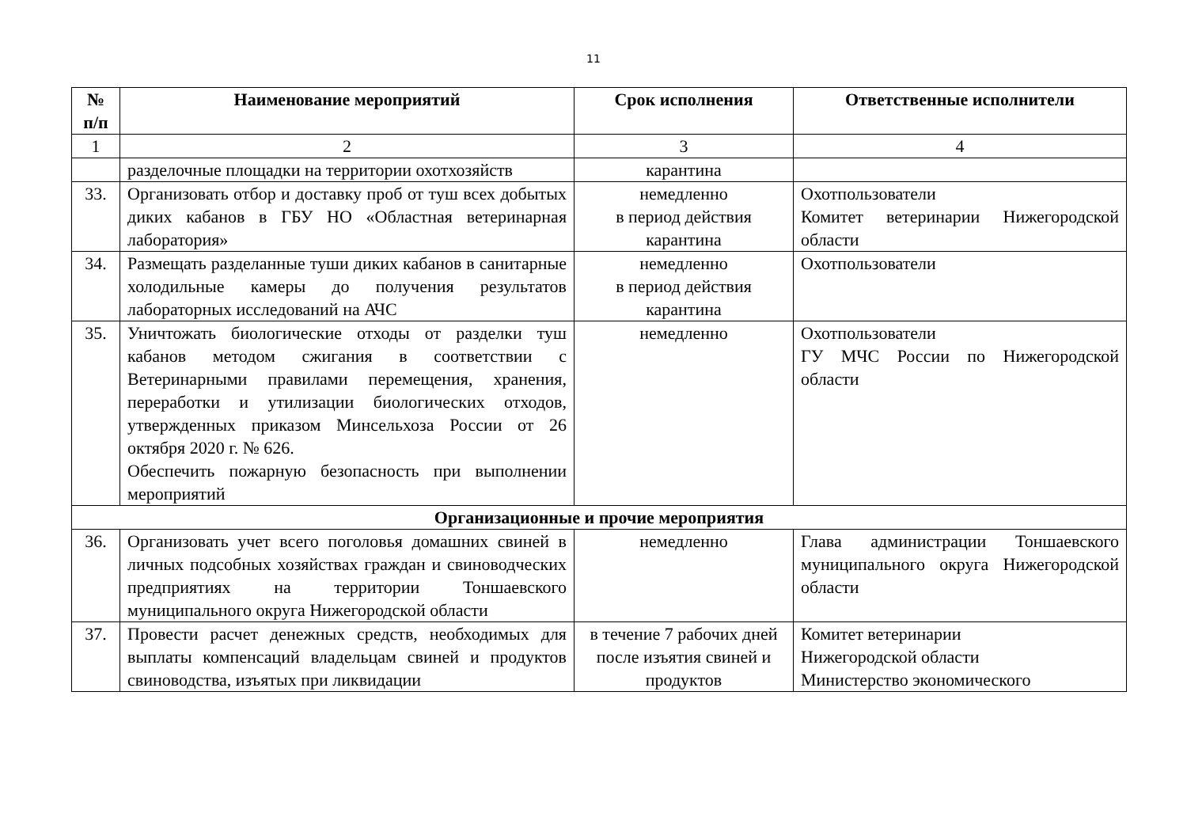11
| № п/п | Наименование мероприятий | Срок исполнения | Ответственные исполнители |
| --- | --- | --- | --- |
| 1 | 2 | 3 | 4 |
| | разделочные площадки на территории охотхозяйств | карантина | |
| 33. | Организовать отбор и доставку проб от туш всех добытых диких кабанов в ГБУ НО «Областная ветеринарная лаборатория» | немедленно в период действия карантина | Охотпользователи Комитет ветеринарии Нижегородской области |
| 34. | Размещать разделанные туши диких кабанов в санитарные холодильные камеры до получения результатов лабораторных исследований на АЧС | немедленно в период действия карантина | Охотпользователи |
| 35. | Уничтожать биологические отходы от разделки туш кабанов методом сжигания в соответствии с Ветеринарными правилами перемещения, хранения, переработки и утилизации биологических отходов, утвержденных приказом Минсельхоза России от 26 октября 2020 г. № 626. Обеспечить пожарную безопасность при выполнении мероприятий | немедленно | Охотпользователи ГУ МЧС России по Нижегородской области |
| Организационные и прочие мероприятия | | | |
| 36. | Организовать учет всего поголовья домашних свиней в личных подсобных хозяйствах граждан и свиноводческих предприятиях на территории Тоншаевского муниципального округа Нижегородской области | немедленно | Глава администрации Тоншаевского муниципального округа Нижегородской области |
| 37. | Провести расчет денежных средств, необходимых для выплаты компенсаций владельцам свиней и продуктов свиноводства, изъятых при ликвидации | в течение 7 рабочих дней после изъятия свиней и продуктов | Комитет ветеринарии Нижегородской области Министерство экономического |